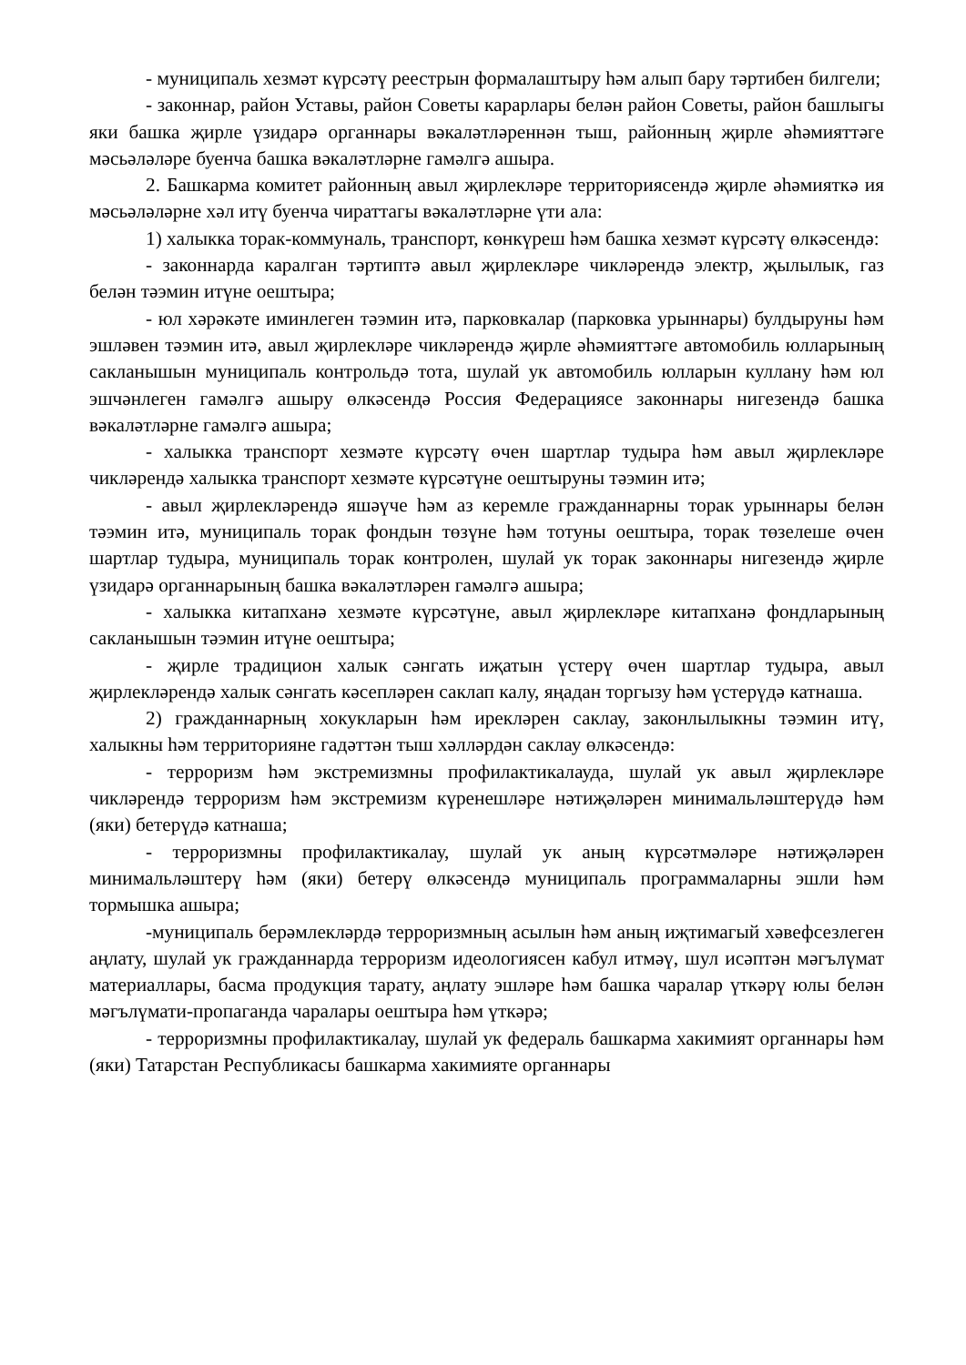- муниципаль хезмәт күрсәтү реестрын формалаштыру һәм алып бару тәртибен билгели;
- законнар, район Уставы, район Советы карарлары белән район Советы, район башлыгы яки башка җирле үзидарә органнары вәкаләтләреннән тыш, районның җирле әһәмияттәге мәсьәләләре буенча башка вәкаләтләрне гамәлгә ашыра.
2. Башкарма комитет районның авыл җирлекләре территориясендә җирле әһәмияткә ия мәсьәләләрне хәл итү буенча чираттагы вәкаләтләрне үти ала:
1) халыкка торак-коммуналь, транспорт, көнкүреш һәм башка хезмәт күрсәтү өлкәсендә:
- законнарда каралган тәртиптә авыл җирлекләре чикләрендә электр, җылылык, газ белән тәэмин итүне оештыра;
- юл хәрәкәте иминлеген тәэмин итә, парковкалар (парковка урыннары) булдыруны һәм эшләвен тәэмин итә, авыл җирлекләре чикләрендә җирле әһәмияттәге автомобиль юлларының сакланышын муниципаль контрольдә тота, шулай ук автомобиль юлларын куллану һәм юл эшчәнлеген гамәлгә ашыру өлкәсендә Россия Федерациясе законнары нигезендә башка вәкаләтләрне гамәлгә ашыра;
- халыкка транспорт хезмәте күрсәтү өчен шартлар тудыра һәм авыл җирлекләре чикләрендә халыкка транспорт хезмәте күрсәтүне оештыруны тәэмин итә;
- авыл җирлекләрендә яшәүче һәм аз керемле гражданнарны торак урыннары белән тәэмин итә, муниципаль торак фондын төзүне һәм тотуны оештыра, торак төзелеше өчен шартлар тудыра, муниципаль торак контролен, шулай ук торак законнары нигезендә җирле үзидарә органнарының башка вәкаләтләрен гамәлгә ашыра;
- халыкка китапханә хезмәте күрсәтүне, авыл җирлекләре китапханә фондларының сакланышын тәэмин итүне оештыра;
- җирле традицион халык сәнгать иҗатын үстерү өчен шартлар тудыра, авыл җирлекләрендә халык сәнгать кәсепләрен саклап калу, яңадан торгызу һәм үстерүдә катнаша.
2) гражданнарның хокукларын һәм ирекләрен саклау, законлылыкны тәэмин итү, халыкны һәм территорияне гадәттән тыш хәлләрдән саклау өлкәсендә:
- терроризм һәм экстремизмны профилактикалауда, шулай ук авыл җирлекләре чикләрендә терроризм һәм экстремизм күренешләре нәтиҗәләрен минимальләштерүдә һәм (яки) бетерүдә катнаша;
- терроризмны профилактикалау, шулай ук аның күрсәтмәләре нәтиҗәләрен минимальләштерү һәм (яки) бетерү өлкәсендә муниципаль программаларны эшли һәм тормышка ашыра;
-муниципаль берәмлекләрдә терроризмның асылын һәм аның иҗтимагый хәвефсезлеген аңлату, шулай ук гражданнарда терроризм идеологиясен кабул итмәү, шул исәптән мәгълүмат материаллары, басма продукция тарату, аңлату эшләре һәм башка чаралар үткәрү юлы белән мәгълүмати-пропаганда чаралары оештыра һәм үткәрә;
- терроризмны профилактикалау, шулай ук федераль башкарма хакимият органнары һәм (яки) Татарстан Республикасы башкарма хакимияте органнары